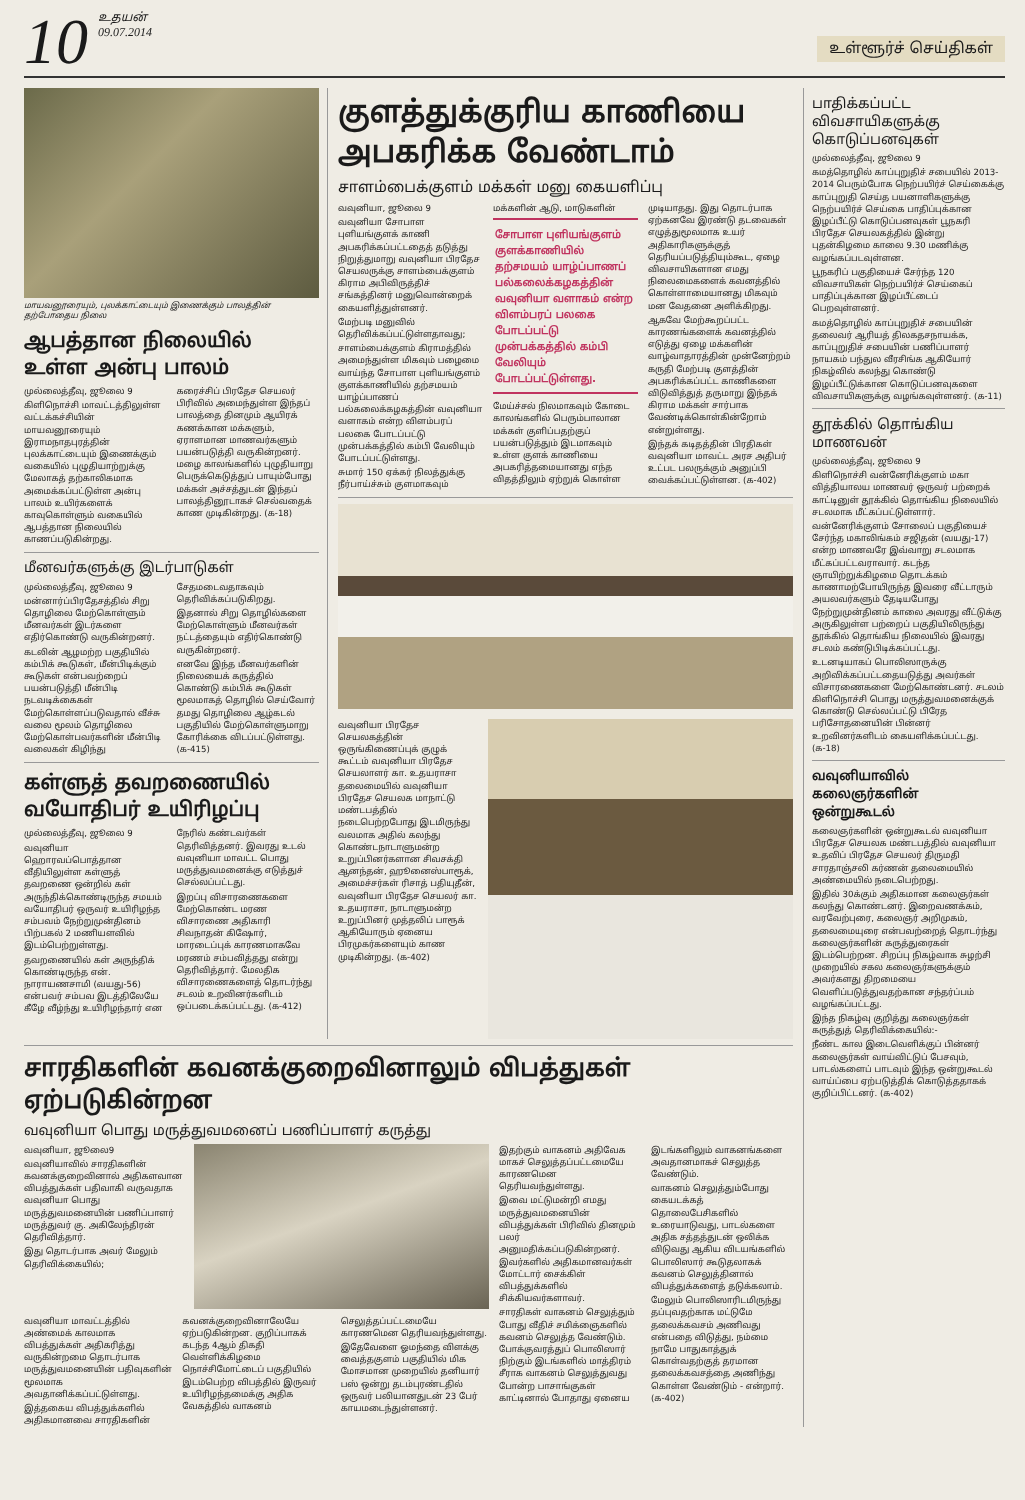10
உதயன்
09.07.2014
உள்ளூர்ச் செய்திகள்
மாயவனூரையும், புலக்காட்டையும் இணைக்கும் பாலத்தின் தற்போதைய நிலை
ஆபத்தான நிலையில் உள்ள அன்பு பாலம்
முல்லைத்தீவு, ஜூலை 9
கிளிநொச்சி மாவட்டத்திலுள்ள வட்டக்கச்சியின் மாயவனூரையும் இராமநாதபுரத்தின் புலக்காட்டையும் இணைக்கும் வகையில் புழுதியாற்றுக்கு மேலாகத் தற்காலிகமாக அமைக்கப்பட்டுள்ள அன்பு பாலம் உயிர்களைக் காவுகொள்ளும் வகையில் ஆபத்தான நிலையில் காணப்படுகின்றது.
கரைச்சிப் பிரதேச செயலர் பிரிவில் அமைந்துள்ள இந்தப் பாலத்தை தினமும் ஆயிரக் கணக்கான மக்களும், ஏராளமான மாணவர்களும் பயன்படுத்தி வருகின்றனர். மழை காலங்களில் புழுதியாறு பெருக்கெடுத்துப் பாயும்போது மக்கள் அச்சத்துடன் இந்தப் பாலத்தினூடாகச் செல்வதைக் காண முடிகின்றது. (க-18)
மீனவர்களுக்கு இடர்பாடுகள்
முல்லைத்தீவு, ஜூலை 9
மன்னார்ப்பிரதேசத்தில் சிறு தொழிலை மேற்கொள்ளும் மீனவர்கள் இடர்களை எதிர்கொண்டு வருகின்றனர்.
கடலின் ஆழமற்ற பகுதியில் கம்பிக் கூடுகள், மீன்பிடிக்கும் கூடுகள் என்பவற்றைப் பயன்படுத்தி மீன்பிடி நடவடிக்கைகள் மேற்கொள்ளப்படுவதால் வீச்சு வலை மூலம் தொழிலை மேற்கொள்பவர்களின் மீன்பிடி வலைகள் கிழிந்து சேதமடைவதாகவும் தெரிவிக்கப்படுகிறது.
இதனால் சிறு தொழில்களை மேற்கொள்ளும் மீனவர்கள் நட்டத்தையும் எதிர்கொண்டு வருகின்றனர்.
எனவே இந்த மீனவர்களின் நிலையைக் கருத்தில் கொண்டு கம்பிக் கூடுகள் மூலமாகத் தொழில் செய்வோர் தமது தொழிலை ஆழ்கடல் பகுதியில் மேற்கொள்ளுமாறு கோரிக்கை விடப்பட்டுள்ளது. (க-415)
கள்ளுத் தவறணையில் வயோதிபர் உயிரிழப்பு
முல்லைத்தீவு, ஜூலை 9
வவுனியா ஹொரவப்பொத்தான வீதியிலுள்ள கள்ளுத் தவறணை ஒன்றில் கள் அருந்திக்கொண்டிருந்த சமயம் வயோதிபர் ஒருவர் உயிரிழந்த சம்பவம் நேற்றுமுன்தினம் பிற்பகல் 2 மணியளவில் இடம்பெற்றுள்ளது.
தவறணையில் கள் அருந்திக் கொண்டிருந்த என். நாராயணசாமி (வயது-56) என்பவர் சம்பவ இடத்திலேயே கீழே வீழ்ந்து உயிரிழந்தார் என நேரில் கண்டவர்கள் தெரிவித்தனர். இவரது உடல் வவுனியா மாவட்ட பொது மருத்துவமனைக்கு எடுத்துச் செல்லப்பட்டது.
இறப்பு விசாரணைகளை மேற்கொண்ட மரண விசாரணை அதிகாரி சிவநாதன் கிஷோர், மாரடைப்புக் காரணமாகவே மரணம் சம்பவித்தது என்று தெரிவித்தார். மேலதிக விசாரணைகளைத் தொடர்ந்து சடலம் உறவினர்களிடம் ஒப்படைக்கப்பட்டது. (க-412)
குளத்துக்குரிய காணியை அபகரிக்க வேண்டாம்
சாளம்பைக்குளம் மக்கள் மனு கையளிப்பு
வவுனியா, ஜூலை 9
வவுனியா சோபாள புளியங்குளக் காணி அபகரிக்கப்பட்டதைத் தடுத்து நிறுத்துமாறு வவுனியா பிரதேச செயலருக்கு சாளம்பைக்குளம் கிராம அபிவிருத்திச் சங்கத்தினர் மனுவொன்றைக் கையளித்துள்ளனர்.
மேற்படி மனுவில் தெரிவிக்கப்பட்டுள்ளதாவது;
சாளம்பைக்குளம் கிராமத்தில் அமைந்துள்ள மிகவும் பழைமை வாய்ந்த சோபாள புளியங்குளம் குளக்காணியில் தற்சமயம் யாழ்ப்பாணப் பல்கலைக்கழகத்தின் வவுனியா வளாகம் என்ற விளம்பரப் பலகை போடப்பட்டு முன்பக்கத்தில் கம்பி வேலியும் போடப்பட்டுள்ளது.
சுமார் 150 ஏக்கர் நிலத்துக்கு நீர்பாய்ச்சும் குளமாகவும் மக்களின் ஆடு, மாடுகளின்
சோபாள புளியங்குளம் குளக்காணியில் தற்சமயம் யாழ்ப்பாணப் பல்கலைக்கழகத்தின் வவுனியா வளாகம் என்ற விளம்பரப் பலகை போடப்பட்டு முன்பக்கத்தில் கம்பி வேலியும் போடப்பட்டுள்ளது.
மேய்ச்சல் நிலமாகவும் கோடை காலங்களில் பெரும்பாலான மக்கள் குளிப்பதற்குப் பயன்படுத்தும் இடமாகவும் உள்ள குளக் காணியை அபகரித்தமையானது எந்த விதத்திலும் ஏற்றுக் கொள்ள முடியாதது. இது தொடர்பாக ஏற்கனவே இரண்டு தடவைகள் எழுத்துமூலமாக உயர் அதிகாரிகளுக்குத் தெரியப்படுத்தியும்கூட, ஏழை விவசாயிகளான எமது நிலைமைகளைக் கவனத்தில் கொள்ளாமையானது மிகவும் மன வேதனை அளிக்கிறது.
ஆகவே மேற்கூறப்பட்ட காரணங்களைக் கவனத்தில் எடுத்து ஏழை மக்களின் வாழ்வாதாரத்தின் முன்னேற்றம் கருதி மேற்படி குளத்தின் அபகரிக்கப்பட்ட காணிகளை விடுவித்துத் தருமாறு இந்தக் கிராம மக்கள் சார்பாக வேண்டிக்கொள்கின்றோம் என்றுள்ளது.
இந்தக் கடிதத்தின் பிரதிகள் வவுனியா மாவட்ட அரச அதிபர் உட்பட பலருக்கும் அனுப்பி வைக்கப்பட்டுள்ளன. (க-402)
வவுனியா பிரதேச செயலகத்தின் ஒருங்கிணைப்புக் குழுக் கூட்டம் வவுனியா பிரதேச செயலாளர் கா. உதயராசா தலைமையில் வவுனியா பிரதேச செயலக மாநாட்டு மண்டபத்தில் நடைபெற்றபோது இடமிருந்து வலமாக அதில் கலந்து கொண்டநாடாளுமன்ற உறுப்பினர்களான சிவசக்தி ஆனந்தன், ஹூனைஸ்பாரூக், அமைச்சர்கள் ரிசாத் பதியுதீன், வவுனியா பிரதேச செயலர் கா. உதயராசா, நாடாளுமன்ற உறுப்பினர் முத்தலிப் பாரூக் ஆகியோரும் ஏனைய பிரமுகர்களையும் காண முடிகின்றது. (க-402)
சாரதிகளின் கவனக்குறைவினாலும் விபத்துகள் ஏற்படுகின்றன
வவுனியா பொது மருத்துவமனைப் பணிப்பாளர் கருத்து
வவுனியா, ஜூலை9
வவுனியாவில் சாரதிகளின் கவனக்குறைவினால் அதிகளவான விபத்துக்கள் பதிவாகி வருவதாக வவுனியா பொது மருத்துவமனையின் பணிப்பாளர் மருத்துவர் கு. அகிலேந்திரன் தெரிவித்தார்.
இது தொடர்பாக அவர் மேலும் தெரிவிக்கையில்;
வவுனியா மாவட்டத்தில் அண்மைக் காலமாக விபத்துக்கள் அதிகரித்து வருகின்றமை தொடர்பாக மருத்துவமனையின் பதிவுகளின் மூலமாக அவதானிக்கப்பட்டுள்ளது.
இத்தகைய விபத்துக்களில் அதிகமானவை சாரதிகளின் கவனக்குறைவினாலேயே ஏற்படுகின்றன. குறிப்பாகக் கடந்த 4ஆம் திகதி வெள்ளிக்கிழமை நொச்சிமோட்டைப் பகுதியில் இடம்பெற்ற விபத்தில் இருவர் உயிரிழந்தமைக்கு அதிக வேகத்தில் வாகனம் செலுத்தப்பட்டமையே காரணமென தெரியவந்துள்ளது.
இதேவேளை ஓமந்தை விளக்கு வைத்தகுளம் பகுதியில் மிக மோசமான முறையில் தனியார் பஸ் ஒன்று தடம்புரண்டதில் ஒருவர் பலியானதுடன் 23 பேர் காயமடைந்துள்ளனர்.
இதற்கும் வாகனம் அதிவேக மாகச் செலுத்தப்பட்டமையே காரணமென தெரியவந்துள்ளது.
இவை மட்டுமன்றி எமது மருத்துவமனையின் விபத்துக்கள் பிரிவில் தினமும் பலர் அனுமதிக்கப்படுகின்றனர். இவர்களில் அதிகமானவர்கள் மோட்டார் சைக்கிள் விபத்துக்களில் சிக்கியவர்களாவர்.
சாரதிகள் வாகனம் செலுத்தும் போது வீதிச் சமிக்ஞைகளில் கவனம் செலுத்த வேண்டும். போக்குவரத்துப் பொலிஸார் நிற்கும் இடங்களில் மாத்திரம் சீராக வாகனம் செலுத்துவது போன்ற பாசாங்குகள் காட்டினால் போதாது ஏனைய இடங்களிலும் வாகனங்களை அவதானமாகச் செலுத்த வேண்டும்.
வாகனம் செலுத்தும்போது கையடக்கத் தொலைபேசிகளில் உரையாடுவது, பாடல்களை அதிக சத்தத்துடன் ஒலிக்க விடுவது ஆகிய விடயங்களில் பொலிஸார் கூடுதலாகக் கவனம் செலுத்தினால் விபத்துக்களைத் தடுக்கலாம்.
மேலும் பொலிஸாரிடமிருந்து தப்புவதற்காக மட்டுமே தலைக்கவசம் அணிவது என்பதை விடுத்து, நம்மை நாமே பாதுகாத்துக் கொள்வதற்குத் தரமான தலைக்கவசத்தை அணிந்து கொள்ள வேண்டும் - என்றார். (க-402)
பாதிக்கப்பட்ட விவசாயிகளுக்கு கொடுப்பனவுகள்
முல்லைத்தீவு, ஜூலை 9
கமத்தொழில் காப்புறுதிச் சபையில் 2013-2014 பெரும்போக நெற்பயிர்ச் செய்கைக்கு காப்புறுதி செய்த பயனாளிகளுக்கு நெற்பயிர்ச் செய்கை பாதிப்புக்கான இழப்பீட்டு கொடுப்பனவுகள் பூநகரி பிரதேச செயலகத்தில் இன்று புதன்கிழமை காலை 9.30 மணிக்கு வழங்கப்படவுள்ளன.
பூநகரிப் பகுதியைச் சேர்ந்த 120 விவசாயிகள் நெற்பயிர்ச் செய்கைப் பாதிப்புக்கான இழப்பீட்டைப் பெறவுள்ளனர்.
கமத்தொழில் காப்புறுதிச் சபையின் தலைவர் ஆரியத் திலகதசநாயக்க, காப்புறுதிச் சபையின் பணிப்பாளர் நாயகம் பந்துல வீரசிங்க ஆகியோர் நிகழ்வில் கலந்து கொண்டு இழப்பீட்டுக்கான கொடுப்பனவுகளை விவசாயிகளுக்கு வழங்கவுள்ளனர். (க-11)
தூக்கில் தொங்கிய மாணவன்
முல்லைத்தீவு, ஜூலை 9
கிளிநொச்சி வன்னேரிக்குளம் மகா வித்தியாலய மாணவர் ஒருவர் பற்றைக் காட்டினுள் தூக்கில் தொங்கிய நிலையில் சடலமாக மீட்கப்பட்டுள்ளார்.
வன்னேரிக்குளம் சோலைப் பகுதியைச் சேர்ந்த மகாலிங்கம் சஜிதன் (வயது-17) என்ற மாணவரே இவ்வாறு சடலமாக மீட்கப்பட்டவராவார். கடந்த ஞாயிற்றுக்கிழமை தொடக்கம் காணாமற்போயிருந்த இவரை வீட்டாரும் அயலவர்களும் தேடியபோது நேற்றுமுன்தினம் காலை அவரது வீட்டுக்கு அருகிலுள்ள பற்றைப் பகுதியிலிருந்து தூக்கில் தொங்கிய நிலையில் இவரது சடலம் கண்டுபிடிக்கப்பட்டது.
உடனடியாகப் பொலிஸாருக்கு அறிவிக்கப்பட்டதையடுத்து அவர்கள் விசாரணைகளை மேற்கொண்டனர். சடலம் கிளிநொச்சி பொது மருத்துவமனைக்குக் கொண்டு செல்லப்பட்டு பிரேத பரிசோதனையின் பின்னர் உறவினர்களிடம் கையளிக்கப்பட்டது. (க-18)
வவுனியாவில் கலைஞர்களின் ஒன்றுகூடல்
கலைஞர்களின் ஒன்றுகூடல் வவுனியா பிரதேச செயலக மண்டபத்தில் வவுனியா உதவிப் பிரதேச செயலர் திருமதி சாரதாஞ்சலி கர்ணன் தலைமையில் அண்மையில் நடைபெற்றது.
இதில் 30க்கும் அதிகமான கலைஞர்கள் கலந்து கொண்டனர். இறைவணக்கம், வரவேற்புரை, கலைஞர் அறிமுகம், தலைமையுரை என்பவற்றைத் தொடர்ந்து கலைஞர்களின் கருத்துரைகள் இடம்பெற்றன. சிறப்பு நிகழ்வாக சுழற்சி முறையில் சகல கலைஞர்களுக்கும் அவர்களது திறமையை வெளிப்படுத்துவதற்கான சந்தர்ப்பம் வழங்கப்பட்டது.
இந்த நிகழ்வு குறித்து கலைஞர்கள் கருத்துத் தெரிவிக்கையில்:-
நீண்ட கால இடைவெளிக்குப் பின்னர் கலைஞர்கள் வாய்விட்டுப் பேசவும், பாடல்களைப் பாடவும் இந்த ஒன்றுகூடல் வாய்ப்பை ஏற்படுத்திக் கொடுத்ததாகக் குறிப்பிட்டனர். (க-402)